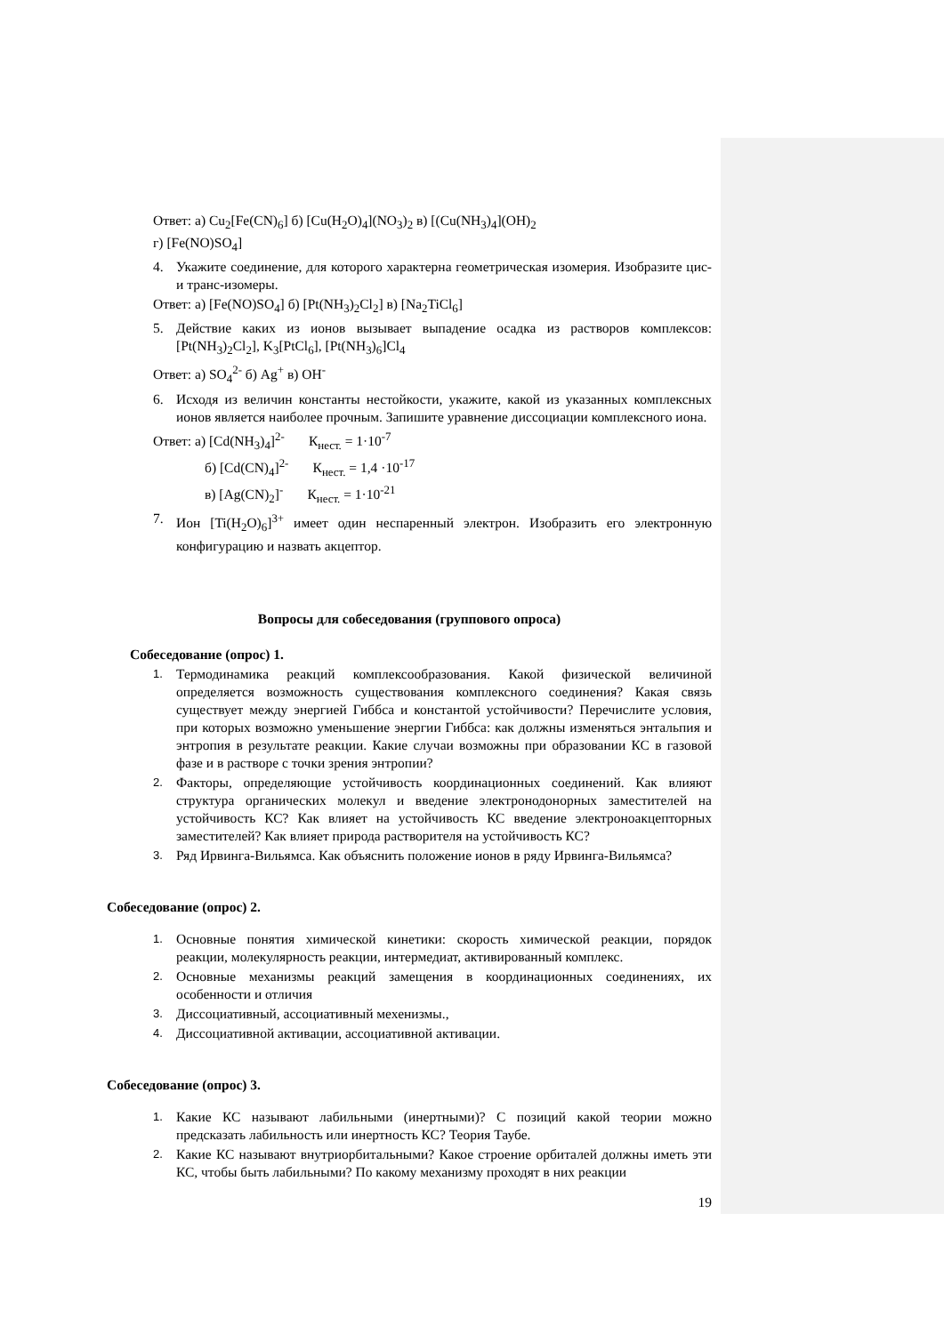Ответ: а) Cu<sub>2</sub>[Fe(CN)<sub>6</sub>] б) [Cu(H<sub>2</sub>O)<sub>4</sub>](NO<sub>3</sub>)<sub>2</sub> в) [(Cu(NH<sub>3</sub>)<sub>4</sub>](OH)<sub>2</sub>
г) [Fe(NO)SO<sub>4</sub>]
4. Укажите соединение, для которого характерна геометрическая изомерия. Изобразите цис- и транс-изомеры.
Ответ: а) [Fe(NO)SO<sub>4</sub>] б) [Pt(NH<sub>3</sub>)<sub>2</sub>Cl<sub>2</sub>] в) [Na<sub>2</sub>TiCl<sub>6</sub>]
5. Действие каких из ионов вызывает выпадение осадка из растворов комплексов: [Pt(NH<sub>3</sub>)<sub>2</sub>Cl<sub>2</sub>], K<sub>3</sub>[PtCl<sub>6</sub>], [Pt(NH<sub>3</sub>)<sub>6</sub>]Cl<sub>4</sub>
Ответ: а) SO<sub>4</sub><sup>2-</sup> б) Ag<sup>+</sup> в) OH<sup>-</sup>
6. Исходя из величин константы нестойкости, укажите, какой из указанных комплексных ионов является наиболее прочным. Запишите уравнение диссоциации комплексного иона.
Ответ: а) [Cd(NH<sub>3</sub>)<sub>4</sub>]<sup>2-</sup> К<sub>нест.</sub> = 1·10<sup>-7</sup>
б) [Cd(CN)<sub>4</sub>]<sup>2-</sup> К<sub>нест.</sub> = 1,4 ·10<sup>-17</sup>
в) [Ag(CN)<sub>2</sub>]<sup>-</sup> К<sub>нест.</sub> = 1·10<sup>-21</sup>
7. Ион [Ti(H<sub>2</sub>O)<sub>6</sub>]<sup>3+</sup> имеет один неспаренный электрон. Изобразить его электронную конфигурацию и назвать акцептор.
Вопросы для собеседования (группового опроса)
Собеседование (опрос) 1.
1. Термодинамика реакций комплексообразования. Какой физической величиной определяется возможность существования комплексного соединения? Какая связь существует между энергией Гиббса и константой устойчивости? Перечислите условия, при которых возможно уменьшение энергии Гиббса: как должны изменяться энтальпия и энтропия в результате реакции. Какие случаи возможны при образовании КС в газовой фазе и в растворе с точки зрения энтропии?
2. Факторы, определяющие устойчивость координационных соединений. Как влияют структура органических молекул и введение электронодонорных заместителей на устойчивость КС? Как влияет на устойчивость КС введение электроноакцепторных заместителей? Как влияет природа растворителя на устойчивость КС?
3. Ряд Ирвинга-Вильямса. Как объяснить положение ионов в ряду Ирвинга-Вильямса?
Собеседование (опрос) 2.
1. Основные понятия химической кинетики: скорость химической реакции, порядок реакции, молекулярность реакции, интермедиат, активированный комплекс.
2. Основные механизмы реакций замещения в координационных соединениях, их особенности и отличия
3. Диссоциативный, ассоциативный мехенизмы.,
4. Диссоциативной активации, ассоциативной активации.
Собеседование (опрос) 3.
1. Какие КС называют лабильными (инертными)? С позиций какой теории можно предсказать лабильность или инертность КС? Теория Таубе.
2. Какие КС называют внутриорбитальными? Какое строение орбиталей должны иметь эти КС, чтобы быть лабильными? По какому механизму проходят в них реакции
19